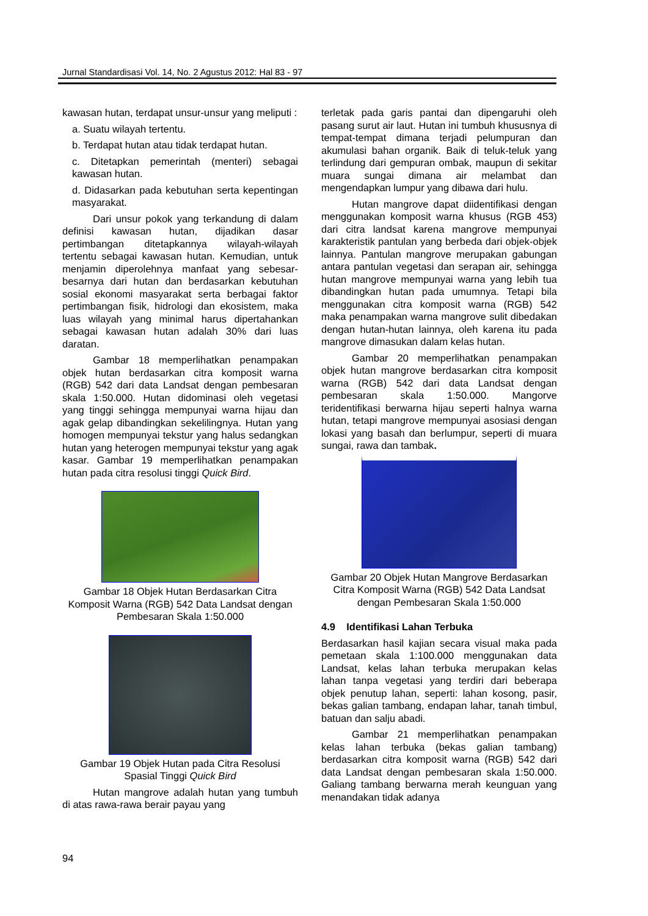Jurnal Standardisasi Vol. 14, No. 2 Agustus 2012: Hal 83 - 97
kawasan hutan, terdapat unsur-unsur yang meliputi :
a. Suatu wilayah tertentu.
b. Terdapat hutan atau tidak terdapat hutan.
c. Ditetapkan pemerintah (menteri) sebagai kawasan hutan.
d. Didasarkan pada kebutuhan serta kepentingan masyarakat.
Dari unsur pokok yang terkandung di dalam definisi kawasan hutan, dijadikan dasar pertimbangan ditetapkannya wilayah-wilayah tertentu sebagai kawasan hutan. Kemudian, untuk menjamin diperolehnya manfaat yang sebesar-besarnya dari hutan dan berdasarkan kebutuhan sosial ekonomi masyarakat serta berbagai faktor pertimbangan fisik, hidrologi dan ekosistem, maka luas wilayah yang minimal harus dipertahankan sebagai kawasan hutan adalah 30% dari luas daratan.
Gambar 18 memperlihatkan penampakan objek hutan berdasarkan citra komposit warna (RGB) 542 dari data Landsat dengan pembesaran skala 1:50.000. Hutan didominasi oleh vegetasi yang tinggi sehingga mempunyai warna hijau dan agak gelap dibandingkan sekelilingnya. Hutan yang homogen mempunyai tekstur yang halus sedangkan hutan yang heterogen mempunyai tekstur yang agak kasar. Gambar 19 memperlihatkan penampakan hutan pada citra resolusi tinggi Quick Bird.
Gambar 18 Objek Hutan Berdasarkan Citra Komposit Warna (RGB) 542 Data Landsat dengan Pembesaran Skala 1:50.000
Gambar 19 Objek Hutan pada Citra Resolusi Spasial Tinggi Quick Bird
Hutan mangrove adalah hutan yang tumbuh di atas rawa-rawa berair payau yang
terletak pada garis pantai dan dipengaruhi oleh pasang surut air laut. Hutan ini tumbuh khususnya di tempat-tempat dimana terjadi pelumpuran dan akumulasi bahan organik. Baik di teluk-teluk yang terlindung dari gempuran ombak, maupun di sekitar muara sungai dimana air melambat dan mengendapkan lumpur yang dibawa dari hulu.
Hutan mangrove dapat diidentifikasi dengan menggunakan komposit warna khusus (RGB 453) dari citra landsat karena mangrove mempunyai karakteristik pantulan yang berbeda dari objek-objek lainnya. Pantulan mangrove merupakan gabungan antara pantulan vegetasi dan serapan air, sehingga hutan mangrove mempunyai warna yang lebih tua dibandingkan hutan pada umumnya. Tetapi bila menggunakan citra komposit warna (RGB) 542 maka penampakan warna mangrove sulit dibedakan dengan hutan-hutan lainnya, oleh karena itu pada mangrove dimasukan dalam kelas hutan.
Gambar 20 memperlihatkan penampakan objek hutan mangrove berdasarkan citra komposit warna (RGB) 542 dari data Landsat dengan pembesaran skala 1:50.000. Mangorve teridentifikasi berwarna hijau seperti halnya warna hutan, tetapi mangrove mempunyai asosiasi dengan lokasi yang basah dan berlumpur, seperti di muara sungai, rawa dan tambak.
Gambar 20 Objek Hutan Mangrove Berdasarkan Citra Komposit Warna (RGB) 542 Data Landsat dengan Pembesaran Skala 1:50.000
4.9 Identifikasi Lahan Terbuka
Berdasarkan hasil kajian secara visual maka pada pemetaan skala 1:100.000 menggunakan data Landsat, kelas lahan terbuka merupakan kelas lahan tanpa vegetasi yang terdiri dari beberapa objek penutup lahan, seperti: lahan kosong, pasir, bekas galian tambang, endapan lahar, tanah timbul, batuan dan salju abadi.
Gambar 21 memperlihatkan penampakan kelas lahan terbuka (bekas galian tambang) berdasarkan citra komposit warna (RGB) 542 dari data Landsat dengan pembesaran skala 1:50.000. Galiang tambang berwarna merah keunguan yang menandakan tidak adanya
94